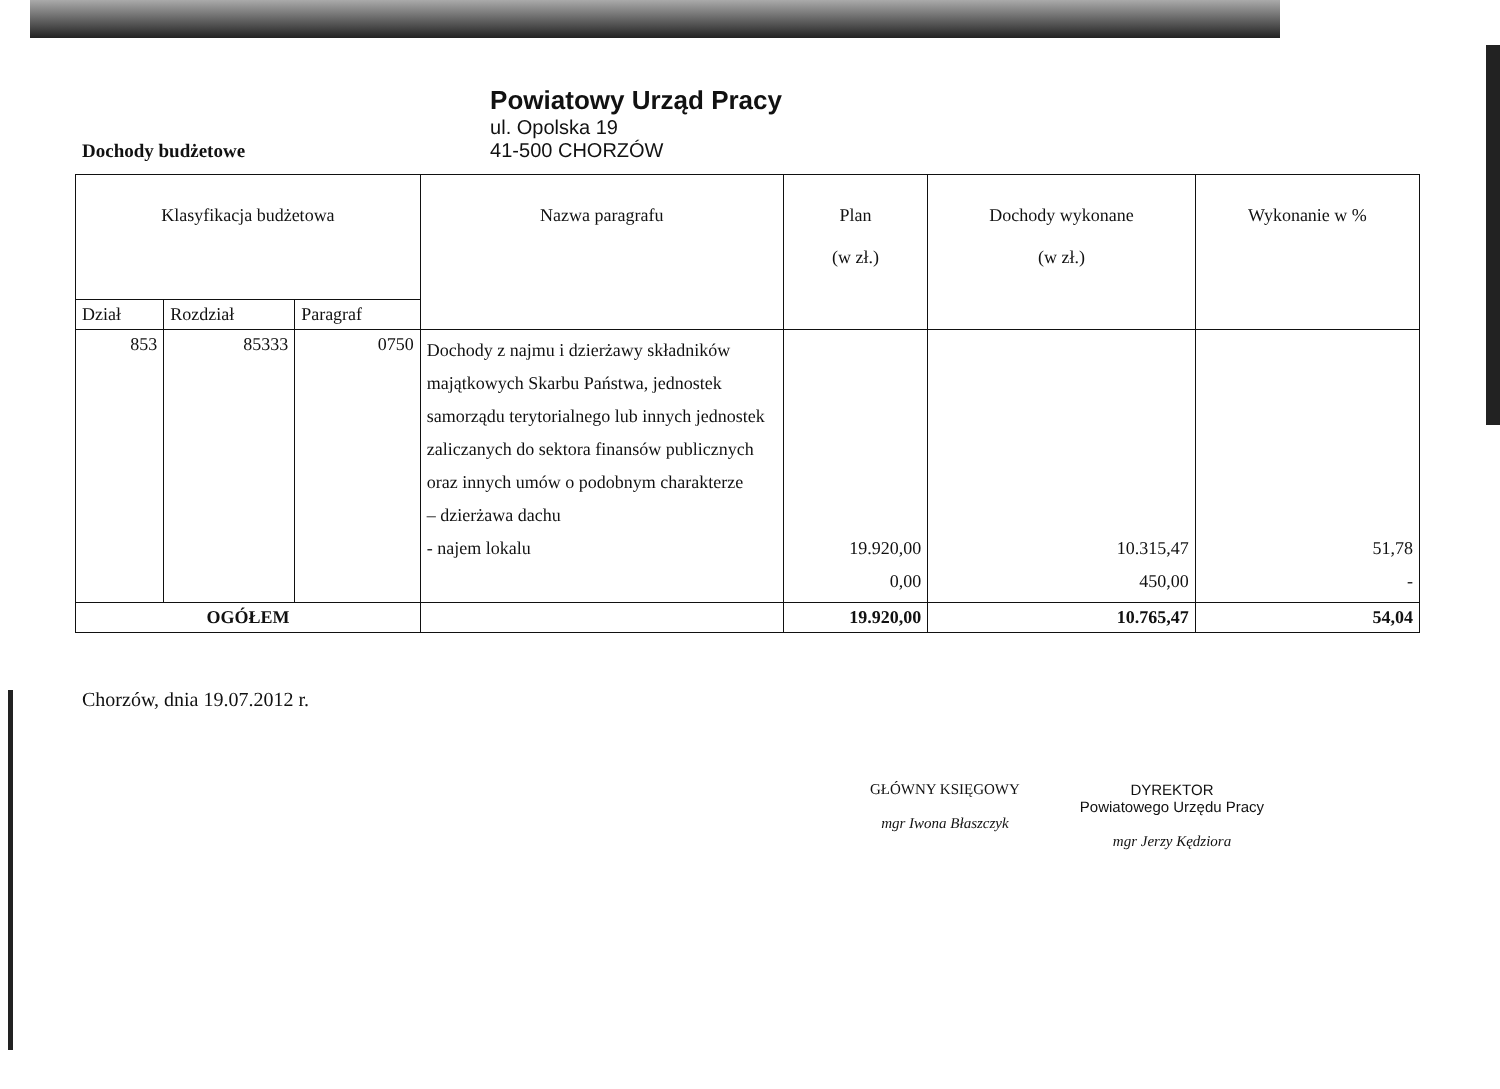Dochody budżetowe
Powiatowy Urząd Pracy
ul. Opolska 19
41-500 CHORZÓW
| Klasyfikacja budżetowa | | | Nazwa paragrafu | Plan (w zł.) | Dochody wykonane (w zł.) | Wykonanie w % |
| --- | --- | --- | --- | --- | --- | --- |
| Dział | Rozdział | Paragraf | | | | |
| 853 | 85333 | 0750 | Dochody z najmu i dzierżawy składników majątkowych Skarbu Państwa, jednostek samorządu terytorialnego lub innych jednostek zaliczanych do sektora finansów publicznych oraz innych umów o podobnym charakterze – dzierżawa dachu - najem lokalu | 19.920,00 0,00 | 10.315,47 450,00 | 51,78 - |
| OGÓŁEM | | | | 19.920,00 | 10.765,47 | 54,04 |
Chorzów, dnia 19.07.2012 r.
GŁÓWNY KSIĘGOWY
mgr Iwona Błaszczyk
DYREKTOR
Powiatowego Urzędu Pracy
mgr Jerzy Kędziora